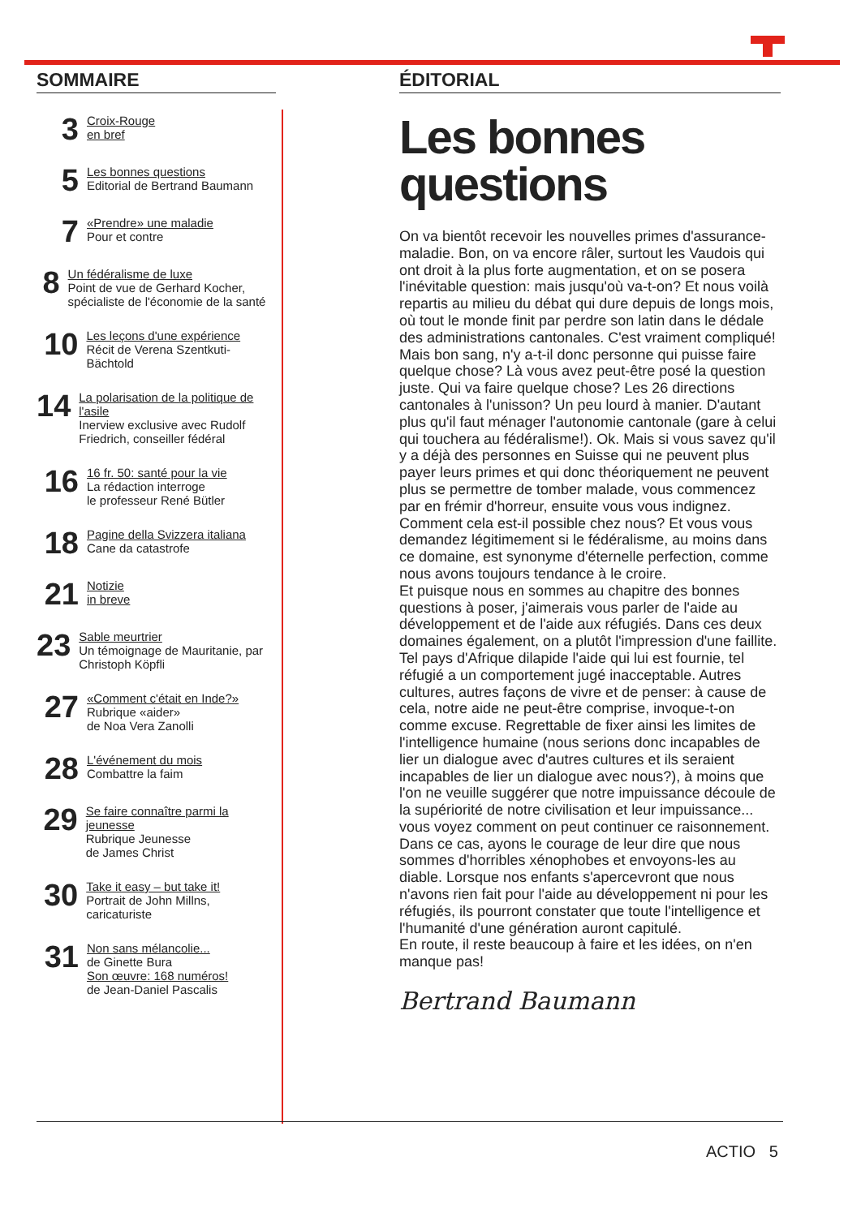SOMMAIRE
3
Croix-Rouge
en bref
5
Les bonnes questions
Editorial de Bertrand Baumann
7
«Prendre» une maladie
Pour et contre
8
Un fédéralisme de luxe
Point de vue de Gerhard Kocher, spécialiste de l'économie de la santé
10
Les leçons d'une expérience
Récit de Verena Szentkuti-Bächtold
14
La polarisation de la politique de l'asile
Inerview exclusive avec Rudolf Friedrich, conseiller fédéral
16
16 fr. 50: santé pour la vie
La rédaction interroge
le professeur René Bütler
18
Pagine della Svizzera italiana
Cane da catastrofe
21
Notizie
in breve
23
Sable meurtrier
Un témoignage de Mauritanie, par Christoph Köpfli
27
«Comment c'était en Inde?»
Rubrique «aider»
de Noa Vera Zanolli
28
L'événement du mois
Combattre la faim
29
Se faire connaître parmi la jeunesse
Rubrique Jeunesse
de James Christ
30
Take it easy – but take it!
Portrait de John Millns, caricaturiste
31
Non sans mélancolie...
de Ginette Bura
Son œuvre: 168 numéros!
de Jean-Daniel Pascalis
ÉDITORIAL
Les bonnes questions
On va bientôt recevoir les nouvelles primes d'assurance-maladie. Bon, on va encore râler, surtout les Vaudois qui ont droit à la plus forte augmentation, et on se posera l'inévitable question: mais jusqu'où va-t-on? Et nous voilà repartis au milieu du débat qui dure depuis de longs mois, où tout le monde finit par perdre son latin dans le dédale des administrations cantonales. C'est vraiment compliqué! Mais bon sang, n'y a-t-il donc personne qui puisse faire quelque chose? Là vous avez peut-être posé la question juste. Qui va faire quelque chose? Les 26 directions cantonales à l'unisson? Un peu lourd à manier. D'autant plus qu'il faut ménager l'autonomie cantonale (gare à celui qui touchera au fédéralisme!). Ok. Mais si vous savez qu'il y a déjà des personnes en Suisse qui ne peuvent plus payer leurs primes et qui donc théoriquement ne peuvent plus se permettre de tomber malade, vous commencez par en frémir d'horreur, ensuite vous vous indignez. Comment cela est-il possible chez nous? Et vous vous demandez légitimement si le fédéralisme, au moins dans ce domaine, est synonyme d'éternelle perfection, comme nous avons toujours tendance à le croire.
Et puisque nous en sommes au chapitre des bonnes questions à poser, j'aimerais vous parler de l'aide au développement et de l'aide aux réfugiés. Dans ces deux domaines également, on a plutôt l'impression d'une faillite. Tel pays d'Afrique dilapide l'aide qui lui est fournie, tel réfugié a un comportement jugé inacceptable. Autres cultures, autres façons de vivre et de penser: à cause de cela, notre aide ne peut-être comprise, invoque-t-on comme excuse. Regrettable de fixer ainsi les limites de l'intelligence humaine (nous serions donc incapables de lier un dialogue avec d'autres cultures et ils seraient incapables de lier un dialogue avec nous?), à moins que l'on ne veuille suggérer que notre impuissance découle de la supériorité de notre civilisation et leur impuissance... vous voyez comment on peut continuer ce raisonnement. Dans ce cas, ayons le courage de leur dire que nous sommes d'horribles xénophobes et envoyons-les au diable. Lorsque nos enfants s'apercevront que nous n'avons rien fait pour l'aide au développement ni pour les réfugiés, ils pourront constater que toute l'intelligence et l'humanité d'une génération auront capitulé.
En route, il reste beaucoup à faire et les idées, on n'en manque pas!
Bertrand Baumann
ACTIO 5